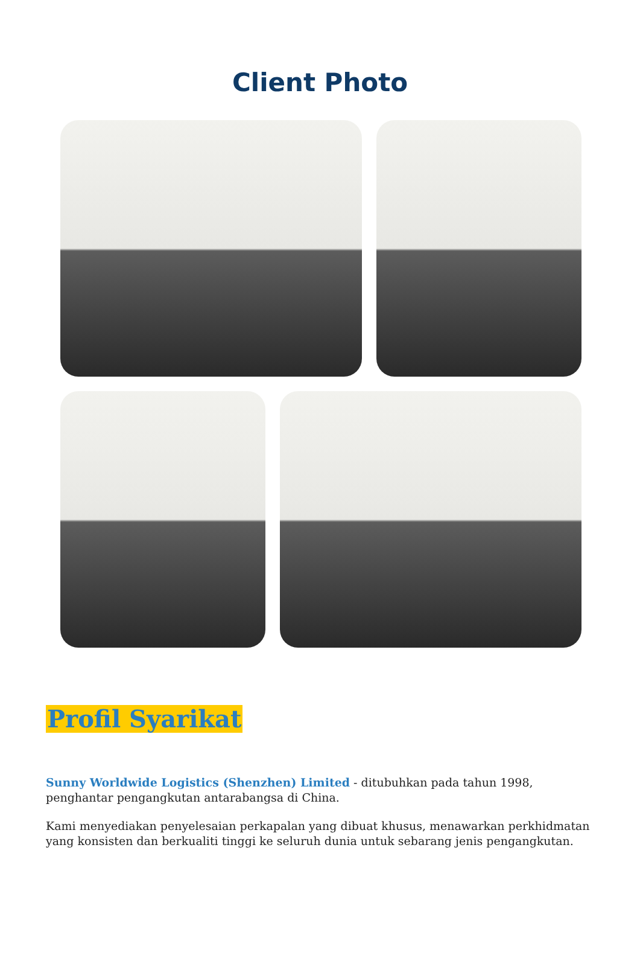Client Photo
Profil Syarikat
Sunny Worldwide Logistics (Shenzhen) Limited - ditubuhkan pada tahun 1998, penghantar pengangkutan antarabangsa di China.
Kami menyediakan penyelesaian perkapalan yang dibuat khusus, menawarkan perkhidmatan yang konsisten dan berkualiti tinggi ke seluruh dunia untuk sebarang jenis pengangkutan.